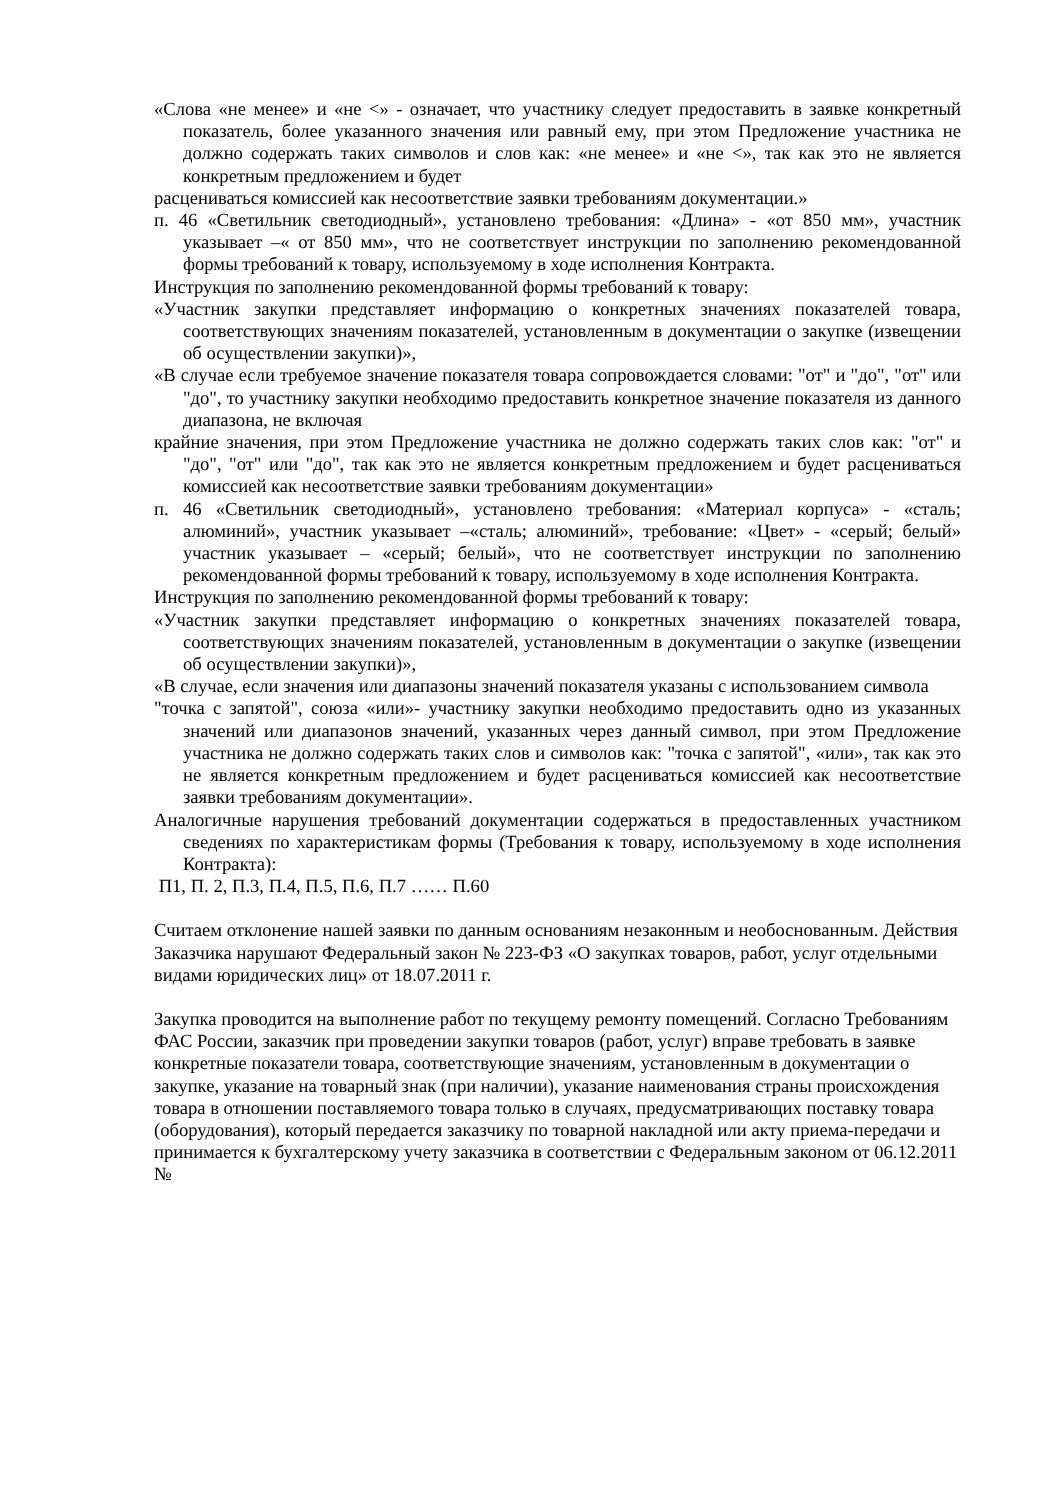«Слова «не менее» и «не <» - означает, что участнику следует предоставить в заявке конкретный показатель, более указанного значения или равный ему, при этом Предложение участника не должно содержать таких символов и слов как: «не менее» и «не <», так как это не является конкретным предложением и будет
расцениваться комиссией как несоответствие заявки требованиям документации.»
п. 46 «Светильник светодиодный», установлено требования: «Длина» - «от 850 мм», участник указывает –« от 850 мм», что не соответствует инструкции по заполнению рекомендованной формы требований к товару, используемому в ходе исполнения Контракта.
Инструкция по заполнению рекомендованной формы требований к товару:
«Участник закупки представляет информацию о конкретных значениях показателей товара, соответствующих значениям показателей, установленным в документации о закупке (извещении об осуществлении закупки)»,
«В случае если требуемое значение показателя товара сопровождается словами: "от" и "до", "от" или "до", то участнику закупки необходимо предоставить конкретное значение показателя из данного диапазона, не включая
крайние значения, при этом Предложение участника не должно содержать таких слов как: "от" и "до", "от" или "до", так как это не является конкретным предложением и будет расцениваться комиссией как несоответствие заявки требованиям документации»
п. 46 «Светильник светодиодный», установлено требования: «Материал корпуса» - «сталь; алюминий», участник указывает –«сталь; алюминий», требование: «Цвет» - «серый; белый» участник указывает – «серый; белый», что не соответствует инструкции по заполнению рекомендованной формы требований к товару, используемому в ходе исполнения Контракта.
Инструкция по заполнению рекомендованной формы требований к товару:
«Участник закупки представляет информацию о конкретных значениях показателей товара, соответствующих значениям показателей, установленным в документации о закупке (извещении об осуществлении закупки)»,
«В случае, если значения или диапазоны значений показателя указаны с использованием символа
"точка с запятой", союза «или»- участнику закупки необходимо предоставить одно из указанных значений или диапазонов значений, указанных через данный символ, при этом Предложение участника не должно содержать таких слов и символов как: "точка с запятой", «или», так как это не является конкретным предложением и будет расцениваться комиссией как несоответствие заявки требованиям документации».
Аналогичные нарушения требований документации содержаться в предоставленных участником сведениях по характеристикам формы (Требования к товару, используемому в ходе исполнения Контракта):
П1, П. 2, П.3, П.4, П.5, П.6, П.7 …… П.60
Считаем отклонение нашей заявки по данным основаниям незаконным и необоснованным. Действия Заказчика нарушают Федеральный закон № 223-ФЗ «О закупках товаров, работ, услуг отдельными видами юридических лиц» от 18.07.2011 г.
Закупка проводится на выполнение работ по текущему ремонту помещений. Согласно Требованиям ФАС России, заказчик при проведении закупки товаров (работ, услуг) вправе требовать в заявке конкретные показатели товара, соответствующие значениям, установленным в документации о закупке, указание на товарный знак (при наличии), указание наименования страны происхождения товара в отношении поставляемого товара только в случаях, предусматривающих поставку товара (оборудования), который передается заказчику по товарной накладной или акту приема-передачи и принимается к бухгалтерскому учету заказчика в соответствии с Федеральным законом от 06.12.2011 №